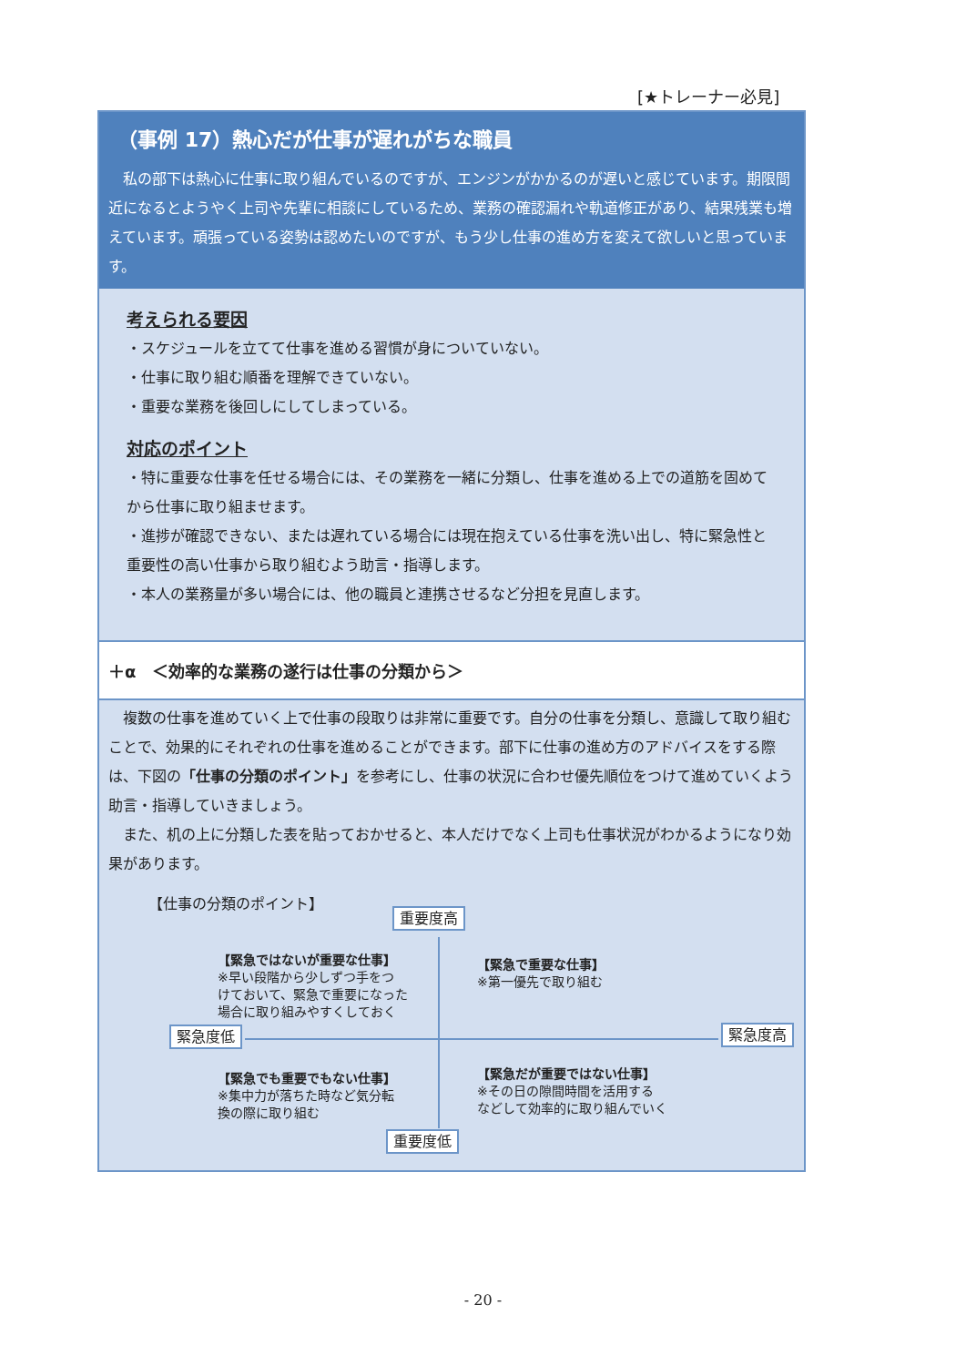[★トレーナー必見]
（事例 17）熱心だが仕事が遅れがちな職員
私の部下は熱心に仕事に取り組んでいるのですが、エンジンがかかるのが遅いと感じています。期限間近になるとようやく上司や先輩に相談にしているため、業務の確認漏れや軌道修正があり、結果残業も増えています。頑張っている姿勢は認めたいのですが、もう少し仕事の進め方を変えて欲しいと思っています。
考えられる要因
・スケジュールを立てて仕事を進める習慣が身についていない。
・仕事に取り組む順番を理解できていない。
・重要な業務を後回しにしてしまっている。
対応のポイント
・特に重要な仕事を任せる場合には、その業務を一緒に分類し、仕事を進める上での道筋を固めてから仕事に取り組ませます。
・進捗が確認できない、または遅れている場合には現在抱えている仕事を洗い出し、特に緊急性と重要性の高い仕事から取り組むよう助言・指導します。
・本人の業務量が多い場合には、他の職員と連携させるなど分担を見直します。
＋α　＜効率的な業務の遂行は仕事の分類から＞
複数の仕事を進めていく上で仕事の段取りは非常に重要です。自分の仕事を分類し、意識して取り組むことで、効果的にそれぞれの仕事を進めることができます。部下に仕事の進め方のアドバイスをする際は、下図の「仕事の分類のポイント」を参考にし、仕事の状況に合わせ優先順位をつけて進めていくよう助言・指導していきましょう。
また、机の上に分類した表を貼っておかせると、本人だけでなく上司も仕事状況がわかるようになり効果があります。
【仕事の分類のポイント】
重要度高
【緊急ではないが重要な仕事】
※早い段階から少しずつ手をつ
けておいて、緊急で重要になった
場合に取り組みやすくしておく
【緊急で重要な仕事】
※第一優先で取り組む
緊急度低 緊急度高
【緊急でも重要でもない仕事】
※集中力が落ちた時など気分転
換の際に取り組む
【緊急だが重要ではない仕事】
※その日の隙間時間を活用する
などして効率的に取り組んでいく
重要度低
- 20 -